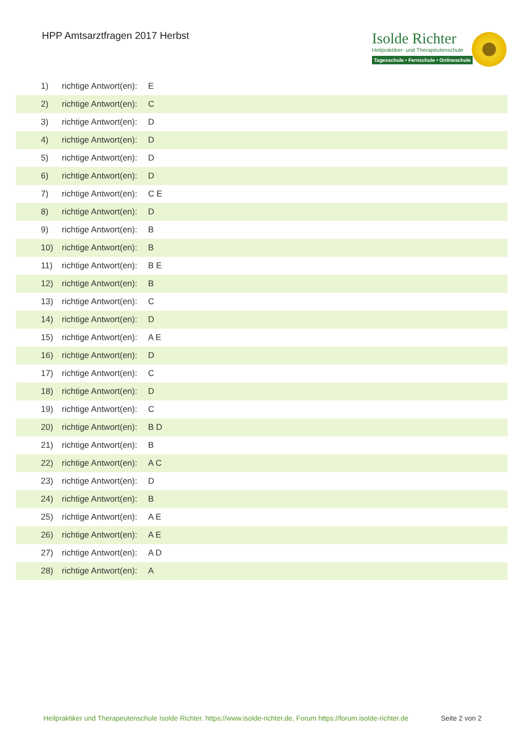HPP Amtsarztfragen 2017 Herbst
Isolde Richter
Heilpraktiker- und Therapeutenschule
Tagesschule • Fernschule • Onlineschule
| 1) | richtige Antwort(en): | E |
| 2) | richtige Antwort(en): | C |
| 3) | richtige Antwort(en): | D |
| 4) | richtige Antwort(en): | D |
| 5) | richtige Antwort(en): | D |
| 6) | richtige Antwort(en): | D |
| 7) | richtige Antwort(en): | C E |
| 8) | richtige Antwort(en): | D |
| 9) | richtige Antwort(en): | B |
| 10) | richtige Antwort(en): | B |
| 11) | richtige Antwort(en): | B E |
| 12) | richtige Antwort(en): | B |
| 13) | richtige Antwort(en): | C |
| 14) | richtige Antwort(en): | D |
| 15) | richtige Antwort(en): | A E |
| 16) | richtige Antwort(en): | D |
| 17) | richtige Antwort(en): | C |
| 18) | richtige Antwort(en): | D |
| 19) | richtige Antwort(en): | C |
| 20) | richtige Antwort(en): | B D |
| 21) | richtige Antwort(en): | B |
| 22) | richtige Antwort(en): | A C |
| 23) | richtige Antwort(en): | D |
| 24) | richtige Antwort(en): | B |
| 25) | richtige Antwort(en): | A E |
| 26) | richtige Antwort(en): | A E |
| 27) | richtige Antwort(en): | A D |
| 28) | richtige Antwort(en): | A |
Heilpraktiker und Therapeutenschule Isolde Richter. https://www.isolde-richter.de, Forum https://forum.isolde-richter.de Seite 2 von 2